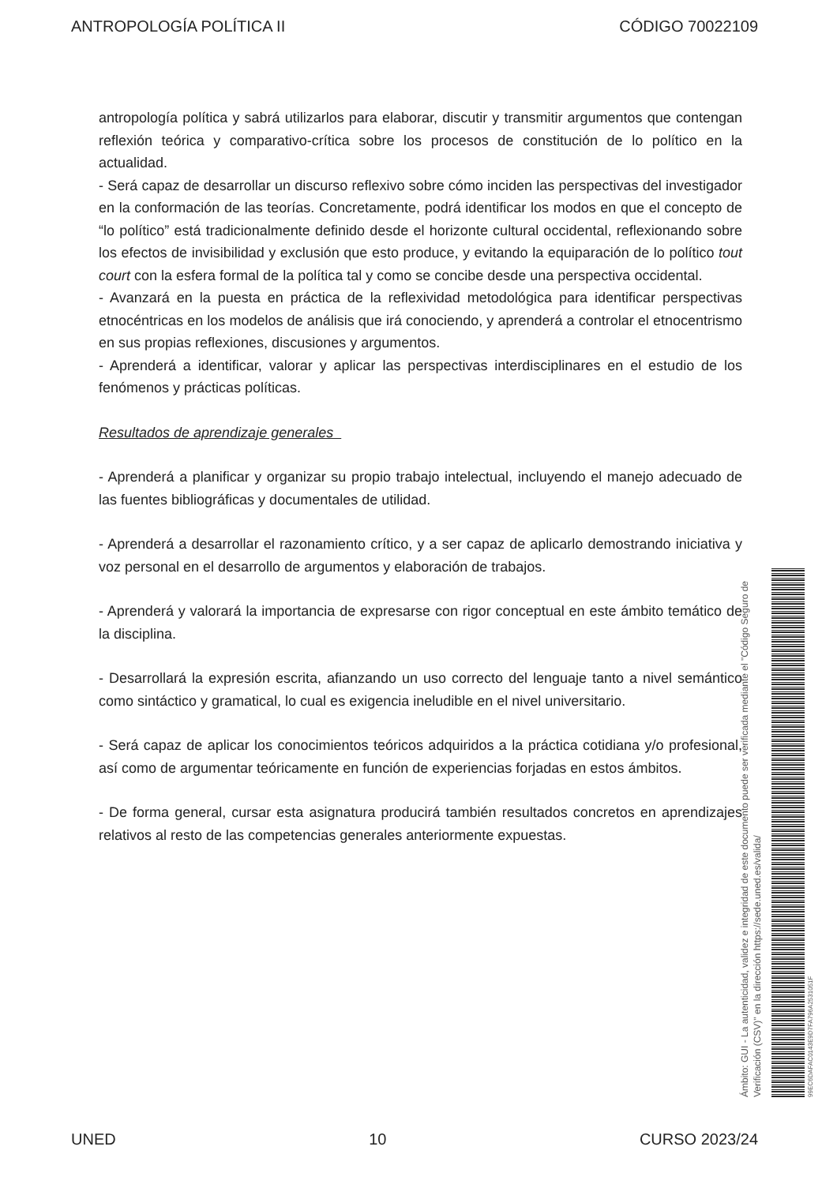ANTROPOLOGÍA POLÍTICA II CÓDIGO 70022109
antropología política y sabrá utilizarlos para elaborar, discutir y transmitir argumentos que contengan reflexión teórica y comparativo-crítica sobre los procesos de constitución de lo político en la actualidad.
- Será capaz de desarrollar un discurso reflexivo sobre cómo inciden las perspectivas del investigador en la conformación de las teorías. Concretamente, podrá identificar los modos en que el concepto de “lo político” está tradicionalmente definido desde el horizonte cultural occidental, reflexionando sobre los efectos de invisibilidad y exclusión que esto produce, y evitando la equiparación de lo político tout court con la esfera formal de la política tal y como se concibe desde una perspectiva occidental.
- Avanzará en la puesta en práctica de la reflexividad metodológica para identificar perspectivas etnocéntricas en los modelos de análisis que irá conociendo, y aprenderá a controlar el etnocentrismo en sus propias reflexiones, discusiones y argumentos.
- Aprenderá a identificar, valorar y aplicar las perspectivas interdisciplinares en el estudio de los fenómenos y prácticas políticas.
Resultados de aprendizaje generales
- Aprenderá a planificar y organizar su propio trabajo intelectual, incluyendo el manejo adecuado de las fuentes bibliográficas y documentales de utilidad.
- Aprenderá a desarrollar el razonamiento crítico, y a ser capaz de aplicarlo demostrando iniciativa y voz personal en el desarrollo de argumentos y elaboración de trabajos.
- Aprenderá y valorará la importancia de expresarse con rigor conceptual en este ámbito temático de la disciplina.
- Desarrollará la expresión escrita, afianzando un uso correcto del lenguaje tanto a nivel semántico como sintáctico y gramatical, lo cual es exigencia ineludible en el nivel universitario.
- Será capaz de aplicar los conocimientos teóricos adquiridos a la práctica cotidiana y/o profesional, así como de argumentar teóricamente en función de experiencias forjadas en estos ámbitos.
- De forma general, cursar esta asignatura producirá también resultados concretos en aprendizajes relativos al resto de las competencias generales anteriormente expuestas.
Ámbito: GUI - La autenticidad, validez e integridad de este documento puede ser verificada mediante el "Código Seguro de Verificación (CSV)" en la dirección https://sede.uned.es/valida/
99EC6DAFAC0143E9D7FA796A2531051F
UNED 10 CURSO 2023/24